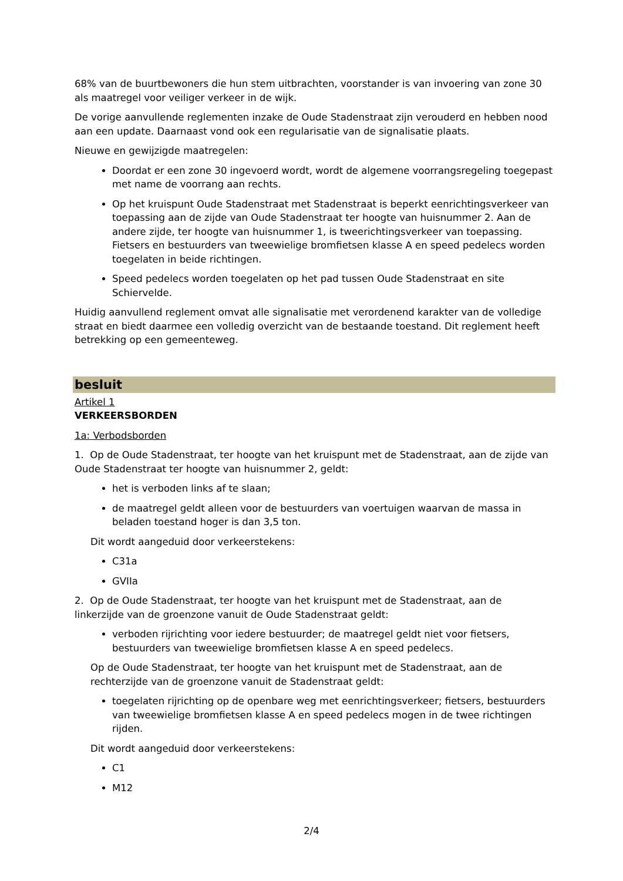68% van de buurtbewoners die hun stem uitbrachten, voorstander is van invoering van zone 30 als maatregel voor veiliger verkeer in de wijk.
De vorige aanvullende reglementen inzake de Oude Stadenstraat zijn verouderd en hebben nood aan een update. Daarnaast vond ook een regularisatie van de signalisatie plaats.
Nieuwe en gewijzigde maatregelen:
Doordat er een zone 30 ingevoerd wordt, wordt de algemene voorrangsregeling toegepast met name de voorrang aan rechts.
Op het kruispunt Oude Stadenstraat met Stadenstraat is beperkt eenrichtingsverkeer van toepassing aan de zijde van Oude Stadenstraat ter hoogte van huisnummer 2. Aan de andere zijde, ter hoogte van huisnummer 1, is tweerichtingsverkeer van toepassing. Fietsers en bestuurders van tweewielige bromfietsen klasse A en speed pedelecs worden toegelaten in beide richtingen.
Speed pedelecs worden toegelaten op het pad tussen Oude Stadenstraat en site Schiervelde.
Huidig aanvullend reglement omvat alle signalisatie met verordenend karakter van de volledige straat en biedt daarmee een volledig overzicht van de bestaande toestand. Dit reglement heeft betrekking op een gemeenteweg.
besluit
Artikel 1
VERKEERSBORDEN
1a: Verbodsborden
1. Op de Oude Stadenstraat, ter hoogte van het kruispunt met de Stadenstraat, aan de zijde van Oude Stadenstraat ter hoogte van huisnummer 2, geldt:
het is verboden links af te slaan;
de maatregel geldt alleen voor de bestuurders van voertuigen waarvan de massa in beladen toestand hoger is dan 3,5 ton.
Dit wordt aangeduid door verkeerstekens:
C31a
GVIIa
2. Op de Oude Stadenstraat, ter hoogte van het kruispunt met de Stadenstraat, aan de linkerzijde van de groenzone vanuit de Oude Stadenstraat geldt:
verboden rijrichting voor iedere bestuurder; de maatregel geldt niet voor fietsers, bestuurders van tweewielige bromfietsen klasse A en speed pedelecs.
Op de Oude Stadenstraat, ter hoogte van het kruispunt met de Stadenstraat, aan de rechterzijde van de groenzone vanuit de Stadenstraat geldt:
toegelaten rijrichting op de openbare weg met eenrichtingsverkeer; fietsers, bestuurders van tweewielige bromfietsen klasse A en speed pedelecs mogen in de twee richtingen rijden.
Dit wordt aangeduid door verkeerstekens:
C1
M12
2/4